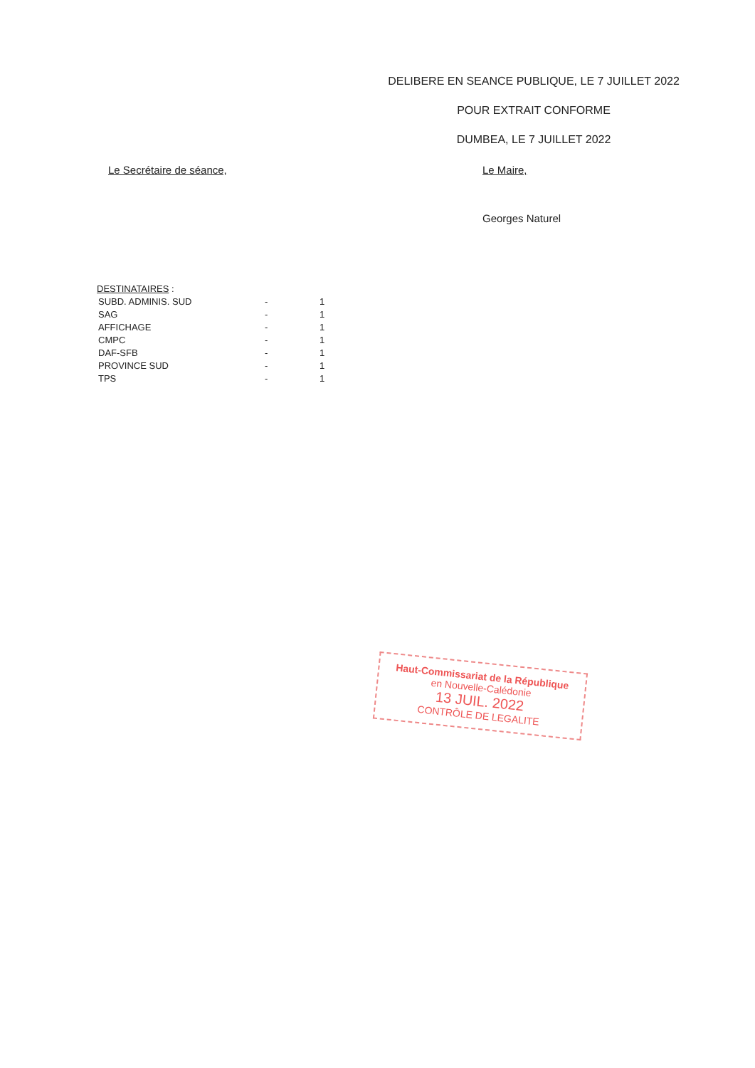DELIBERE EN SEANCE PUBLIQUE, LE 7 JUILLET 2022
POUR EXTRAIT CONFORME
DUMBEA, LE 7 JUILLET 2022
Le Secrétaire de séance,
Le Maire,
Georges Naturel
DESTINATAIRES :
| SUBD. ADMINIS. SUD | - | 1 |
| SAG | - | 1 |
| AFFICHAGE | - | 1 |
| CMPC | - | 1 |
| DAF-SFB | - | 1 |
| PROVINCE SUD | - | 1 |
| TPS | - | 1 |
Haut-Commissariat de la République
en Nouvelle-Calédonie
13 JUIL. 2022
CONTRÔLE DE LEGALITE